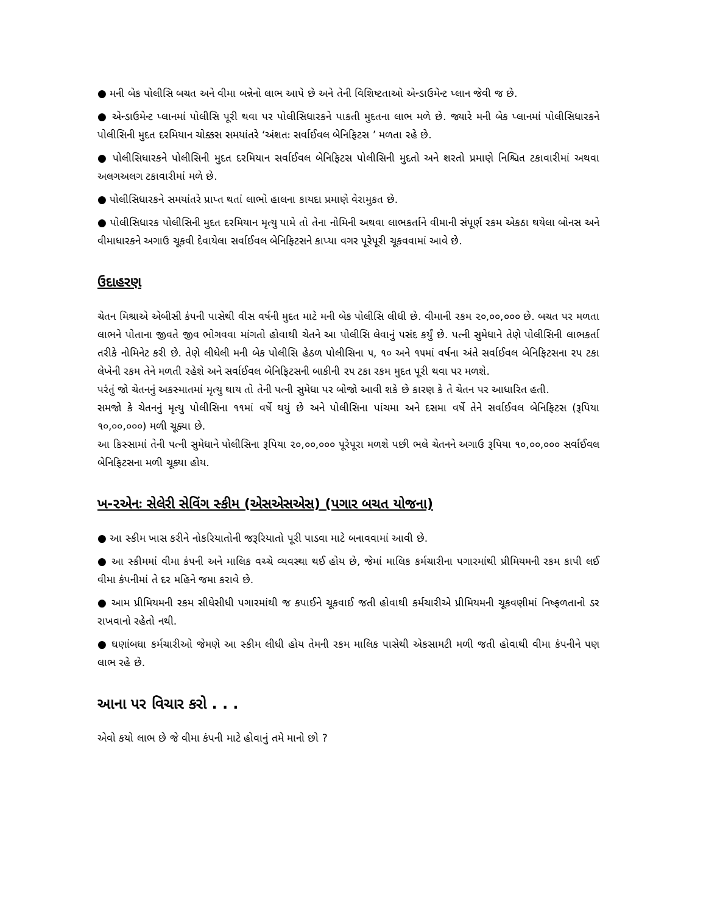● મની બેક પોલીસિ બચત અને વીમા બન્નેનો લાભ આપે છે અને તેની વિશિષ્ટતાઓ એન્ડાઉમેન્ટ પ્લાન જેવી જ છે.
● એન્ડાઉમેન્ટ પ્લાનમાં પોલીસિ પૂરી થવા પર પોલીસિધારકને પાકતી મુદતના લાભ મળે છે. જ્યારે મની બેક પ્લાનમાં પોલીસિધારકને પોલીસિની મુદત દરમિયાન ચોક્કસ સમયાંતરે ‘અંશતઃ સર્વાઈવલ બેનિફિટસ ’ મળતા રહે છે.
● પોલીસિધારકને પોલીસિની મુદત દરમિયાન સર્વાઈવલ બેનિફિટસ પોલીસિની મુદતો અને શરતો પ્રમાણે નિશ્ચિત ટકાવારીમાં અથવા અલગઅલગ ટકાવારીમાં મળે છે.
● પોલીસિધારકને સમયાંતરે પ્રાપ્ત થતાં લાભો હાલના કાયદા પ્રમાણે વેરામુકત છે.
● પોલીસિધારક પોલીસિની મુદત દરમિયાન મૃત્યુ પામે તો તેના નોમિની અથવા લાભકર્તાને વીમાની સંપૂર્ણ રકમ એકઠા થયેલા બોનસ અને વીમાધારકને અગાઉ ચૂકવી દેવાયેલા સર્વાઈવલ બેનિફિટસને કાપ્યા વગર પૂરેપૂરી ચૂકવવામાં આવે છે.
ઉદાહરણ
ચેતન મિશ્રાએ એબીસી કંપની પાસેથી વીસ વર્ષની મુદત માટે મની બેક પોલીસિ લીધી છે. વીમાની રકમ ૨૦,૦૦,૦૦૦ છે. બચત પર મળતા લાભને પોતાના જીવતે જીવ ભોગવવા માંગતો હોવાથી ચેતને આ પોલીસિ લેવાનું પસંદ કર્યું છે. પત્ની સુમેધાને તેણે પોલીસિની લાભકર્તા તરીકે નોમિનેટ કરી છે. તેણે લીધેલી મની બેક પોલીસિ હેઠળ પોલીસિના ૫, ૧૦ અને ૧૫માં વર્ષના અંતે સર્વાઈવલ બેનિફિટસના ૨૫ ટકા લેખેની રકમ તેને મળતી રહેશે અને સર્વાઈવલ બેનિફિટસની બાકીની ૨૫ ટકા રકમ મુદત પૂરી થવા પર મળશે.
પરંતું જો ચેતનનું અકસ્માતમાં મૃત્યુ થાય તો તેની પત્ની સુમેધા પર બોજો આવી શકે છે કારણ કે તે ચેતન પર આધારિત હતી.
સમજો કે ચેતનનું મૃત્યુ પોલીસિના ૧૧માં વર્ષે થયું છે અને પોલીસિના પાંચમા અને દસમા વર્ષે તેને સર્વાઈવલ બેનિફિટસ (રૂપિયા ૧૦,૦૦,૦૦૦) મળી ચૂક્યા છે.
આ કિસ્સામાં તેની પત્ની સુમેધાને પોલીસિના રૂપિયા ૨૦,૦૦,૦૦૦ પૂરેપૂરા મળશે પછી ભલે ચેતનને અગાઉ રૂપિયા ૧૦,૦૦,૦૦૦ સર્વાઈવલ બેનિફિટસના મળી ચૂક્યા હોય.
ખ-૨એનઃ સેલેરી સેવિંગ સ્કીમ (એસએસએસ) (પગાર બચત યોજના)
● આ સ્કીમ ખાસ કરીને નોકરિયાતોની જરૂરિયાતો પૂરી પાડવા માટે બનાવવામાં આવી છે.
● આ સ્કીમમાં વીમા કંપની અને માલિક વચ્ચે વ્યવસ્થા થઈ હોય છે, જેમાં માલિક કર્મચારીના પગારમાંથી પ્રીમિયમની રકમ કાપી લઈ વીમા કંપનીમાં તે દર મહિને જમા કરાવે છે.
● આમ પ્રીમિયમની રકમ સીધેસીધી પગારમાંથી જ કપાઈને ચૂકવાઈ જતી હોવાથી કર્મચારીએ પ્રીમિયમની ચૂકવણીમાં નિષ્ફળતાનો ડર રાખવાનો રહેતો નથી.
● ઘણાંબધા કર્મચારીઓ જેમણે આ સ્કીમ લીધી હોય તેમની રકમ માલિક પાસેથી એકસામટી મળી જતી હોવાથી વીમા કંપનીને પણ લાભ રહે છે.
આના પર વિચાર કરો . . .
એવો કયો લાભ છે જે વીમા કંપની માટે હોવાનું તમે માનો છો ?